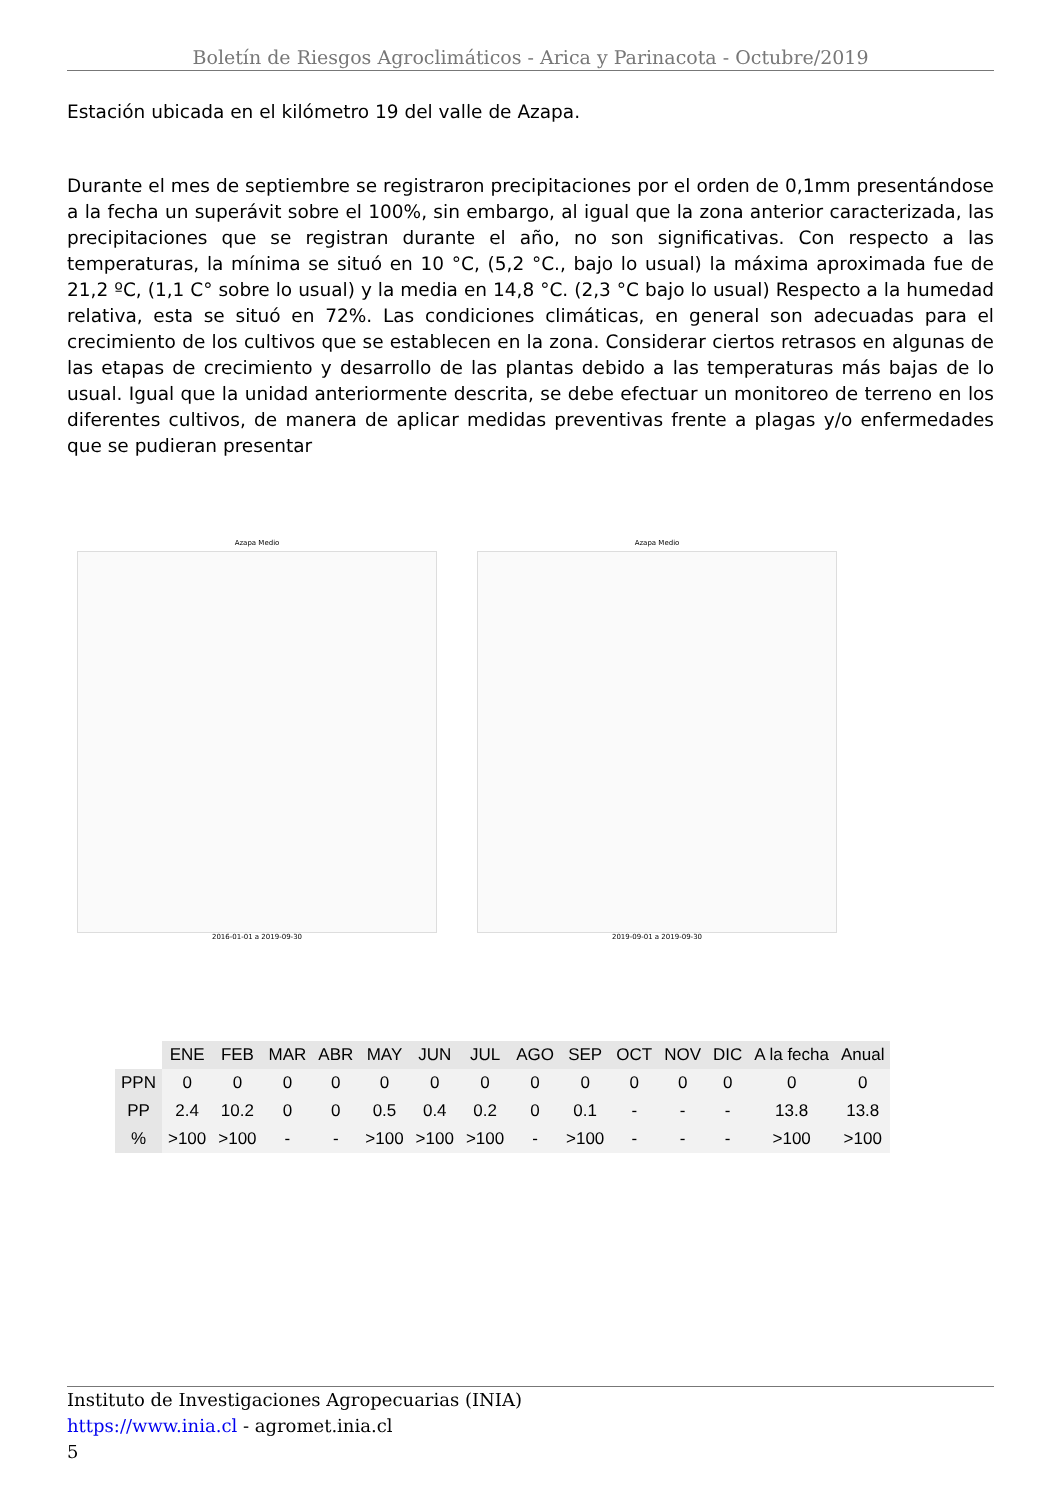Boletín de Riesgos Agroclimáticos - Arica y Parinacota - Octubre/2019
Estación ubicada en el kilómetro 19 del valle de Azapa.
Durante el mes de septiembre se registraron precipitaciones por el orden de 0,1mm presentándose a la fecha un superávit sobre el 100%, sin embargo, al igual que la zona anterior caracterizada, las precipitaciones que se registran durante el año, no son significativas. Con respecto a las temperaturas, la mínima se situó en 10 °C, (5,2 °C., bajo lo usual) la máxima aproximada fue de 21,2 ºC, (1,1 C° sobre lo usual) y la media en 14,8 °C. (2,3 °C bajo lo usual) Respecto a la humedad relativa, esta se situó en 72%. Las condiciones climáticas, en general son adecuadas para el crecimiento de los cultivos que se establecen en la zona. Considerar ciertos retrasos en algunas de las etapas de crecimiento y desarrollo de las plantas debido a las temperaturas más bajas de lo usual. Igual que la unidad anteriormente descrita, se debe efectuar un monitoreo de terreno en los diferentes cultivos, de manera de aplicar medidas preventivas frente a plagas y/o enfermedades que se pudieran presentar
Azapa Medio
2016-01-01 a 2019-09-30
Azapa Medio
2019-09-01 a 2019-09-30
| | ENE | FEB | MAR | ABR | MAY | JUN | JUL | AGO | SEP | OCT | NOV | DIC | A la fecha | Anual |
| --- | --- | --- | --- | --- | --- | --- | --- | --- | --- | --- | --- | --- | --- | --- |
| PPN | 0 | 0 | 0 | 0 | 0 | 0 | 0 | 0 | 0 | 0 | 0 | 0 | 0 | 0 |
| PP | 2.4 | 10.2 | 0 | 0 | 0.5 | 0.4 | 0.2 | 0 | 0.1 | - | - | - | 13.8 | 13.8 |
| % | >100 | >100 | - | - | >100 | >100 | >100 | - | >100 | - | - | - | >100 | >100 |
Instituto de Investigaciones Agropecuarias (INIA)
https://www.inia.cl - agromet.inia.cl
5